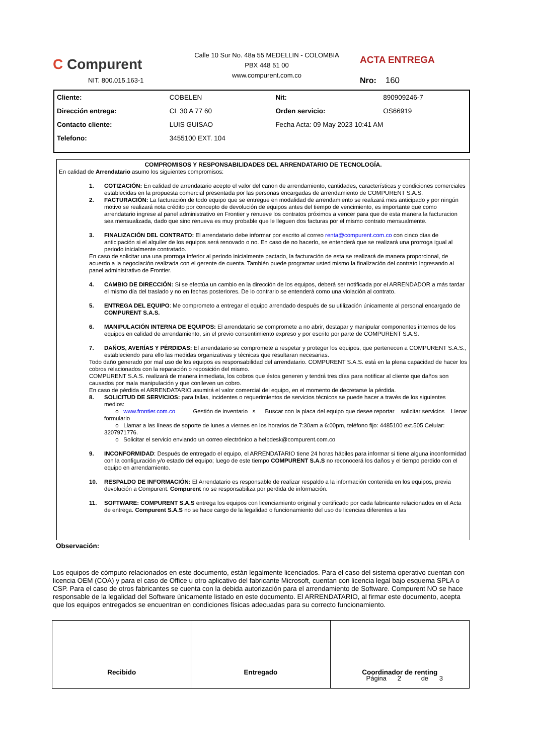C Compurent
NIT. 800.015.163-1
Calle 10 Sur No. 48a 55 MEDELLIN - COLOMBIA
PBX 448 51 00
www.compurent.com.co
ACTA ENTREGA
Nro: 160
| Cliente: | COBELEN | Nit: | 890909246-7 |
| Dirección entrega: | CL 30 A 77 60 | Orden servicio: | OS66919 |
| Contacto cliente: | LUIS GUISAO | Fecha Acta: 09 May 2023 10:41 AM | |
| Telefono: | 3455100 EXT. 104 | | |
COMPROMISOS Y RESPONSABILIDADES DEL ARRENDATARIO DE TECNOLOGÍA.
En calidad de Arrendatario asumo los siguientes compromisos:
1. COTIZACIÓN: En calidad de arrendatario acepto el valor del canon de arrendamiento, cantidades, características y condiciones comerciales establecidas en la propuesta comercial presentada por las personas encargadas de arrendamiento de COMPURENT S.A.S.
2. FACTURACIÓN: La facturación de todo equipo que se entregue en modalidad de arrendamiento se realizará mes anticipado y por ningún motivo se realizará nota crédito por concepto de devolución de equipos antes del tiempo de vencimiento, es importante que como arrendatario ingrese al panel administrativo en Frontier y renueve los contratos próximos a vencer para que de esta manera la facturacion sea mensualizada, dado que sino renueva es muy probable que le lleguen dos facturas por el mismo contrato mensualmente.
3. FINALIZACIÓN DEL CONTRATO: El arrendatario debe informar por escrito al correo renta@compurent.com.co con cinco días de anticipación si el alquiler de los equipos será renovado o no. En caso de no hacerlo, se entenderá que se realizará una prorroga igual al periodo inicialmente contratado.
En caso de solicitar una una prorroga inferior al periodo inicialmente pactado, la facturación de esta se realizará de manera proporcional, de acuerdo a la negociación realizada con el gerente de cuenta. También puede programar usted mismo la finalización del contrato ingresando al panel administrativo de Frontier.
4. CAMBIO DE DIRECCIÓN: Si se efectúa un cambio en la dirección de los equipos, deberá ser notificada por el ARRENDADOR a más tardar el mismo día del traslado y no en fechas posteriores. De lo contrario se entenderá como una violación al contrato.
5. ENTREGA DEL EQUIPO: Me comprometo a entregar el equipo arrendado después de su utilización únicamente al personal encargado de COMPURENT S.A.S.
6. MANIPULACIÓN INTERNA DE EQUIPOS: El arrendatario se compromete a no abrir, destapar y manipular componentes internos de los equipos en calidad de arrendamiento, sin el previo consentimiento expreso y por escrito por parte de COMPURENT S.A.S.
7. DAÑOS, AVERÍAS Y PÉRDIDAS: El arrendatario se compromete a respetar y proteger los equipos, que pertenecen a COMPURENT S.A.S., estableciendo para ello las medidas organizativas y técnicas que resultaran necesarias.
Todo daño generado por mal uso de los equipos es responsabilidad del arrendatario. COMPURENT S.A.S. está en la plena capacidad de hacer los cobros relacionados con la reparación o reposición del mismo.
COMPURENT S.A.S. realizará de manera inmediata, los cobros que éstos generen y tendrá tres días para notificar al cliente que daños son causados por mala manipulación y que conlleven un cobro.
En caso de pérdida el ARRENDATARIO asumirá el valor comercial del equipo, en el momento de decretarse la pérdida.
8. SOLICITUD DE SERVICIOS: para fallas, incidentes o requerimientos de servicios técnicos se puede hacer a través de los siguientes medios:
o www.frontier.com.co Gestión de inventario s Buscar con la placa del equipo que desee reportar solicitar servicios Llenar formulario
o Llamar a las líneas de soporte de lunes a viernes en los horarios de 7:30am a 6:00pm, teléfono fijo: 4485100 ext.505 Celular: 3207971776.
o Solicitar el servicio enviando un correo electrónico a helpdesk@compurent.com.co
9. INCONFORMIDAD: Después de entregado el equipo, el ARRENDATARIO tiene 24 horas hábiles para informar si tiene alguna inconformidad con la configuración y/o estado del equipo; luego de este tiempo COMPURENT S.A.S no reconocerá los daños y el tiempo perdido con el equipo en arrendamiento.
10. RESPALDO DE INFORMACIÓN: El Arrendatario es responsable de realizar respaldo a la información contenida en los equipos, previa devolución a Compurent. Compurent no se responsabiliza por perdida de información.
11. SOFTWARE: COMPURENT S.A.S entrega los equipos con licenciamiento original y certificado por cada fabricante relacionados en el Acta de entrega. Compurent S.A.S no se hace cargo de la legalidad o funcionamiento del uso de licencias diferentes a las
Observación:
Los equipos de cómputo relacionados en este documento, están legalmente licenciados. Para el caso del sistema operativo cuentan con licencia OEM (COA) y para el caso de Office u otro aplicativo del fabricante Microsoft, cuentan con licencia legal bajo esquema SPLA o CSP. Para el caso de otros fabricantes se cuenta con la debida autorización para el arrendamiento de Software. Compurent NO se hace responsable de la legalidad del Software únicamente listado en este documento. El ARRENDATARIO, al firmar este documento, acepta que los equipos entregados se encuentran en condiciones físicas adecuadas para su correcto funcionamiento.
Recibido Entregado Coordinador de renting
Página 2 de 3